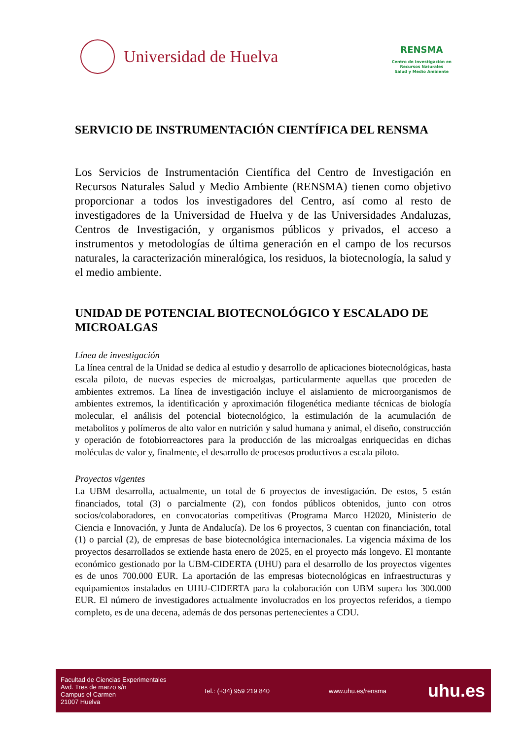Universidad de Huelva
RENSMA
Centro de Investigación en
Recursos Naturales
Salud y Medio Ambiente
SERVICIO DE INSTRUMENTACIÓN CIENTÍFICA DEL RENSMA
Los Servicios de Instrumentación Científica del Centro de Investigación en Recursos Naturales Salud y Medio Ambiente (RENSMA) tienen como objetivo proporcionar a todos los investigadores del Centro, así como al resto de investigadores de la Universidad de Huelva y de las Universidades Andaluzas, Centros de Investigación, y organismos públicos y privados, el acceso a instrumentos y metodologías de última generación en el campo de los recursos naturales, la caracterización mineralógica, los residuos, la biotecnología, la salud y el medio ambiente.
UNIDAD DE POTENCIAL BIOTECNOLÓGICO Y ESCALADO DE MICROALGAS
Línea de investigación
La línea central de la Unidad se dedica al estudio y desarrollo de aplicaciones biotecnológicas, hasta escala piloto, de nuevas especies de microalgas, particularmente aquellas que proceden de ambientes extremos. La línea de investigación incluye el aislamiento de microorganismos de ambientes extremos, la identificación y aproximación filogenética mediante técnicas de biología molecular, el análisis del potencial biotecnológico, la estimulación de la acumulación de metabolitos y polímeros de alto valor en nutrición y salud humana y animal, el diseño, construcción y operación de fotobiorreactores para la producción de las microalgas enriquecidas en dichas moléculas de valor y, finalmente, el desarrollo de procesos productivos a escala piloto.
Proyectos vigentes
La UBM desarrolla, actualmente, un total de 6 proyectos de investigación. De estos, 5 están financiados, total (3) o parcialmente (2), con fondos públicos obtenidos, junto con otros socios/colaboradores, en convocatorias competitivas (Programa Marco H2020, Ministerio de Ciencia e Innovación, y Junta de Andalucía). De los 6 proyectos, 3 cuentan con financiación, total (1) o parcial (2), de empresas de base biotecnológica internacionales. La vigencia máxima de los proyectos desarrollados se extiende hasta enero de 2025, en el proyecto más longevo. El montante económico gestionado por la UBM-CIDERTA (UHU) para el desarrollo de los proyectos vigentes es de unos 700.000 EUR. La aportación de las empresas biotecnológicas en infraestructuras y equipamientos instalados en UHU-CIDERTA para la colaboración con UBM supera los 300.000 EUR. El número de investigadores actualmente involucrados en los proyectos referidos, a tiempo completo, es de una decena, además de dos personas pertenecientes a CDU.
Facultad de Ciencias Experimentales
Avd. Tres de marzo s/n
Campus el Carmen
21007 Huelva
Tel.: (+34) 959 219 840 www.uhu.es/rensma
uhu.es